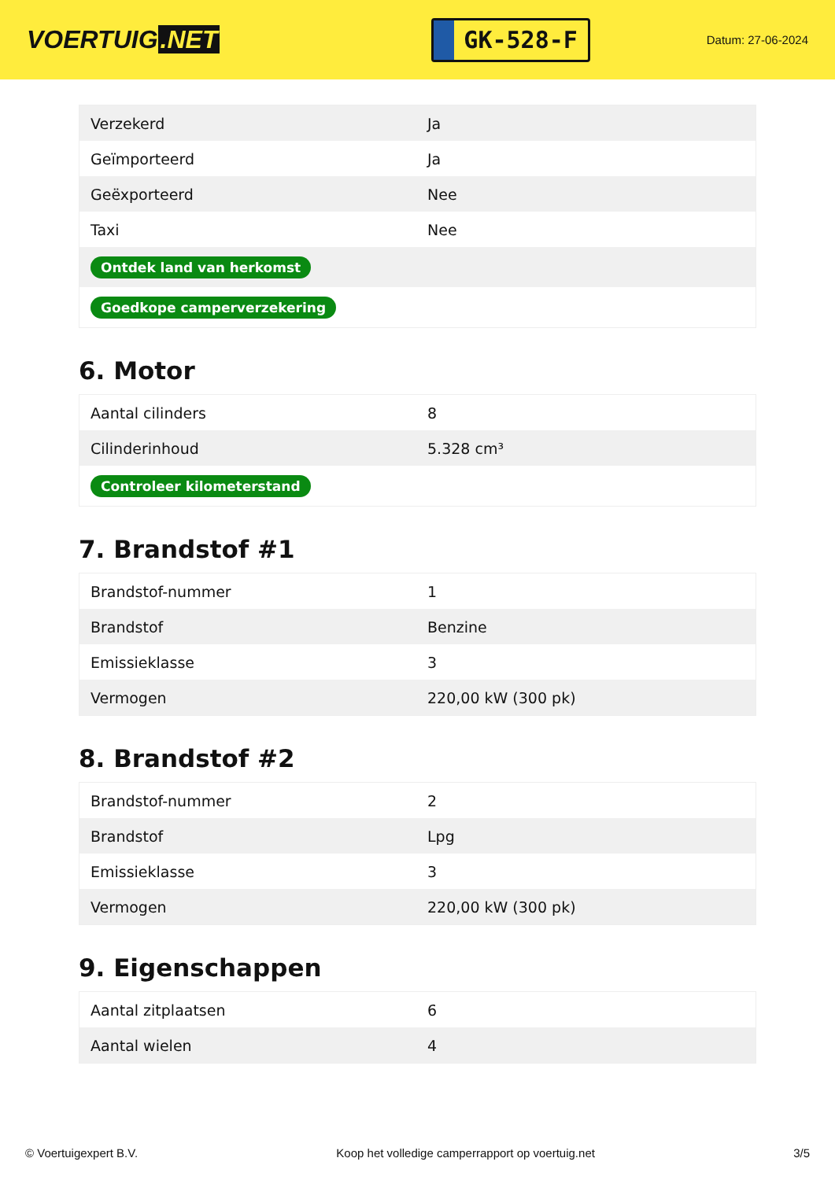VOERTUIG.NET
GK-528-F
Datum: 27-06-2024
| Verzekerd | Ja |
| Geïmporteerd | Ja |
| Geëxporteerd | Nee |
| Taxi | Nee |
| Ontdek land van herkomst | |
| Goedkope camperverzekering | |
6. Motor
| Aantal cilinders | 8 |
| Cilinderinhoud | 5.328 cm³ |
| Controleer kilometerstand | |
7. Brandstof #1
| Brandstof-nummer | 1 |
| Brandstof | Benzine |
| Emissieklasse | 3 |
| Vermogen | 220,00 kW (300 pk) |
8. Brandstof #2
| Brandstof-nummer | 2 |
| Brandstof | Lpg |
| Emissieklasse | 3 |
| Vermogen | 220,00 kW (300 pk) |
9. Eigenschappen
| Aantal zitplaatsen | 6 |
| Aantal wielen | 4 |
© Voertuigexpert B.V. Koop het volledige camperrapport op voertuig.net 3/5